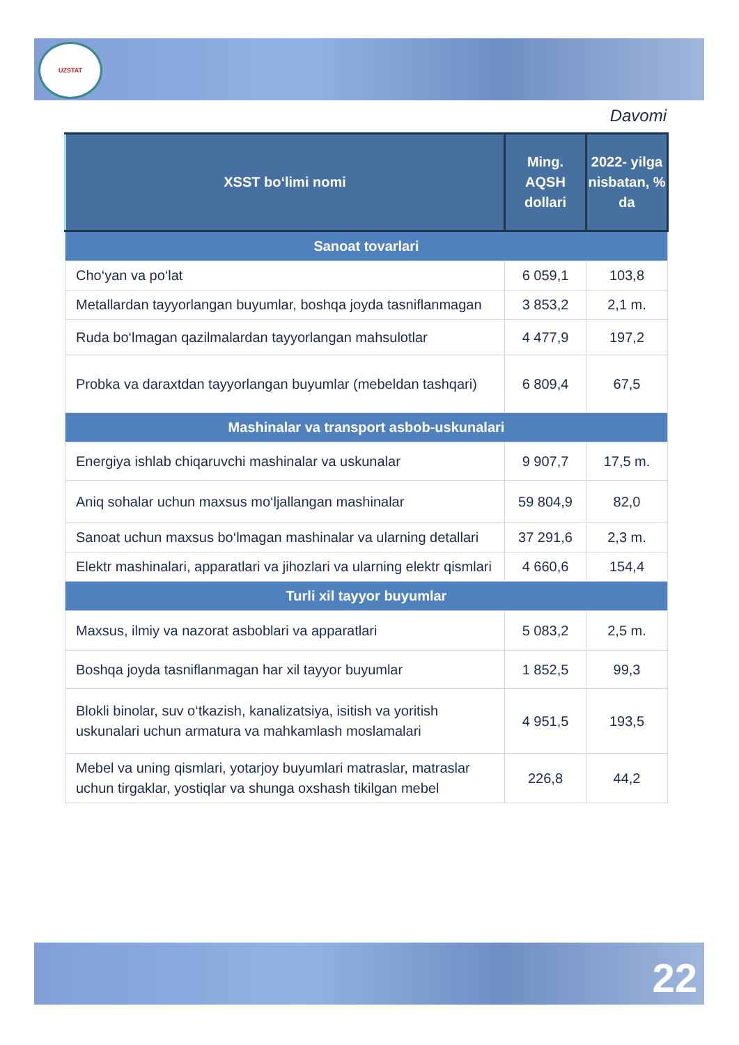UZSTAT
Davomi
| XSST bo‘limi nomi | Ming. AQSH dollari | 2022- yilga nisbatan, % da |
| --- | --- | --- |
| Sanoat tovarlari | | |
| Cho‘yan va po‘lat | 6 059,1 | 103,8 |
| Metallardan tayyorlangan buyumlar, boshqa joyda tasniflanmagan | 3 853,2 | 2,1 m. |
| Ruda bo‘lmagan qazilmalardan tayyorlangan mahsulotlar | 4 477,9 | 197,2 |
| Probka va daraxtdan tayyorlangan buyumlar (mebeldan tashqari) | 6 809,4 | 67,5 |
| Mashinalar va transport asbob-uskunalari | | |
| Energiya ishlab chiqaruvchi mashinalar va uskunalar | 9 907,7 | 17,5 m. |
| Aniq sohalar uchun maxsus mo‘ljallangan mashinalar | 59 804,9 | 82,0 |
| Sanoat uchun maxsus bo‘lmagan mashinalar va ularning detallari | 37 291,6 | 2,3 m. |
| Elektr mashinalari, apparatlari va jihozlari va ularning elektr qismlari | 4 660,6 | 154,4 |
| Turli xil tayyor buyumlar | | |
| Maxsus, ilmiy va nazorat asboblari va apparatlari | 5 083,2 | 2,5 m. |
| Boshqa joyda tasniflanmagan har xil tayyor buyumlar | 1 852,5 | 99,3 |
| Blokli binolar, suv o‘tkazish, kanalizatsiya, isitish va yoritish uskunalari uchun armatura va mahkamlash moslamalari | 4 951,5 | 193,5 |
| Mebel va uning qismlari, yotarjoy buyumlari matraslar, matraslar uchun tirgaklar, yostiqlar va shunga oxshash tikilgan mebel | 226,8 | 44,2 |
22